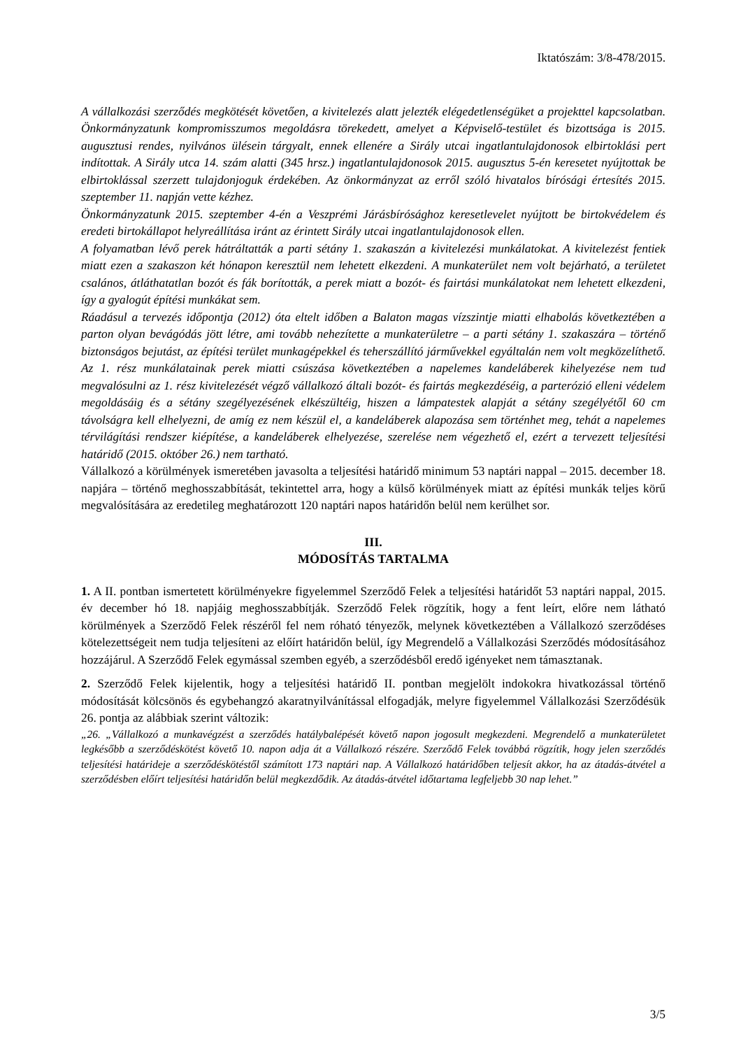Iktatószám: 3/8-478/2015.
A vállalkozási szerződés megkötését követően, a kivitelezés alatt jelezték elégedetlenségüket a projekttel kapcsolatban. Önkormányzatunk kompromisszumos megoldásra törekedett, amelyet a Képviselő-testület és bizottsága is 2015. augusztusi rendes, nyilvános ülésein tárgyalt, ennek ellenére a Sirály utcai ingatlantulajdonosok elbirtoklási pert indítottak. A Sirály utca 14. szám alatti (345 hrsz.) ingatlantulajdonosok 2015. augusztus 5-én keresetet nyújtottak be elbirtoklással szerzett tulajdonjoguk érdekében. Az önkormányzat az erről szóló hivatalos bírósági értesítés 2015. szeptember 11. napján vette kézhez.
Önkormányzatunk 2015. szeptember 4-én a Veszprémi Járásbírósághoz keresetlevelet nyújtott be birtokvédelem és eredeti birtokállapot helyreállítása iránt az érintett Sirály utcai ingatlantulajdonosok ellen.
A folyamatban lévő perek hátráltatták a parti sétány 1. szakaszán a kivitelezési munkálatokat. A kivitelezést fentiek miatt ezen a szakaszon két hónapon keresztül nem lehetett elkezdeni. A munkaterület nem volt bejárható, a területet csalános, átláthatatlan bozót és fák borították, a perek miatt a bozót- és fairtási munkálatokat nem lehetett elkezdeni, így a gyalogút építési munkákat sem.
Ráadásul a tervezés időpontja (2012) óta eltelt időben a Balaton magas vízszintje miatti elhabolás következtében a parton olyan bevágódás jött létre, ami tovább nehezítette a munkaterületre – a parti sétány 1. szakaszára – történő biztonságos bejutást, az építési terület munkagépekkel és teherszállító járművekkel egyáltalán nem volt megközelíthető. Az 1. rész munkálatainak perek miatti csúszása következtében a napelemes kandeláberek kihelyezése nem tud megvalósulni az 1. rész kivitelezését végző vállalkozó általi bozót- és fairtás megkezdéséig, a parterózió elleni védelem megoldásáig és a sétány szegélyezésének elkészültéig, hiszen a lámpatestek alapját a sétány szegélyétől 60 cm távolságra kell elhelyezni, de amíg ez nem készül el, a kandeláberek alapozása sem történhet meg, tehát a napelemes térvilágítási rendszer kiépítése, a kandeláberek elhelyezése, szerelése nem végezhető el, ezért a tervezett teljesítési határidő (2015. október 26.) nem tartható.
Vállalkozó a körülmények ismeretében javasolta a teljesítési határidő minimum 53 naptári nappal – 2015. december 18. napjára – történő meghosszabbítását, tekintettel arra, hogy a külső körülmények miatt az építési munkák teljes körű megvalósítására az eredetileg meghatározott 120 naptári napos határidőn belül nem kerülhet sor.
III.
MÓDOSÍTÁS TARTALMA
1. A II. pontban ismertetett körülményekre figyelemmel Szerződő Felek a teljesítési határidőt 53 naptári nappal, 2015. év december hó 18. napjáig meghosszabbítják. Szerződő Felek rögzítik, hogy a fent leírt, előre nem látható körülmények a Szerződő Felek részéről fel nem róható tényezők, melynek következtében a Vállalkozó szerződéses kötelezettségeit nem tudja teljesíteni az előírt határidőn belül, így Megrendelő a Vállalkozási Szerződés módosításához hozzájárul. A Szerződő Felek egymással szemben egyéb, a szerződésből eredő igényeket nem támasztanak.
2. Szerződő Felek kijelentik, hogy a teljesítési határidő II. pontban megjelölt indokokra hivatkozással történő módosítását kölcsönös és egybehangzó akaratnyilvánítással elfogadják, melyre figyelemmel Vállalkozási Szerződésük 26. pontja az alábbiak szerint változik:
„26. „Vállalkozó a munkavégzést a szerződés hatálybalépését követő napon jogosult megkezdeni. Megrendelő a munkaterületet legkésőbb a szerződéskötést követő 10. napon adja át a Vállalkozó részére. Szerződő Felek továbbá rögzítik, hogy jelen szerződés teljesítési határideje a szerződéskötéstől számított 173 naptári nap. A Vállalkozó határidőben teljesít akkor, ha az átadás-átvétel a szerződésben előírt teljesítési határidőn belül megkezdődik. Az átadás-átvétel időtartama legfeljebb 30 nap lehet.”
3/5